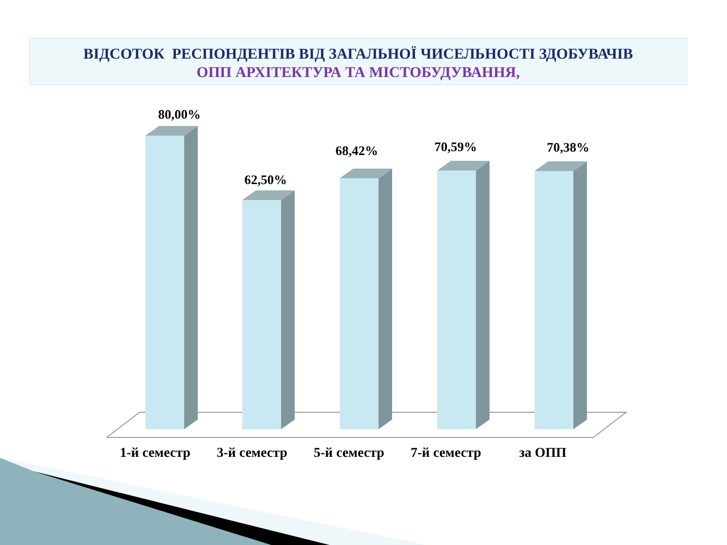ВІДСОТОК РЕСПОНДЕНТІВ ВІД ЗАГАЛЬНОЇ ЧИСЕЛЬНОСТІ ЗДОБУВАЧІВ
ОПП АРХІТЕКТУРА ТА МІСТОБУДУВАННЯ,
80,00%
62,50%
68,42%
70,59%
70,38%
1-й семестр 3-й семестр 5-й семестр 7-й семестр за ОПП